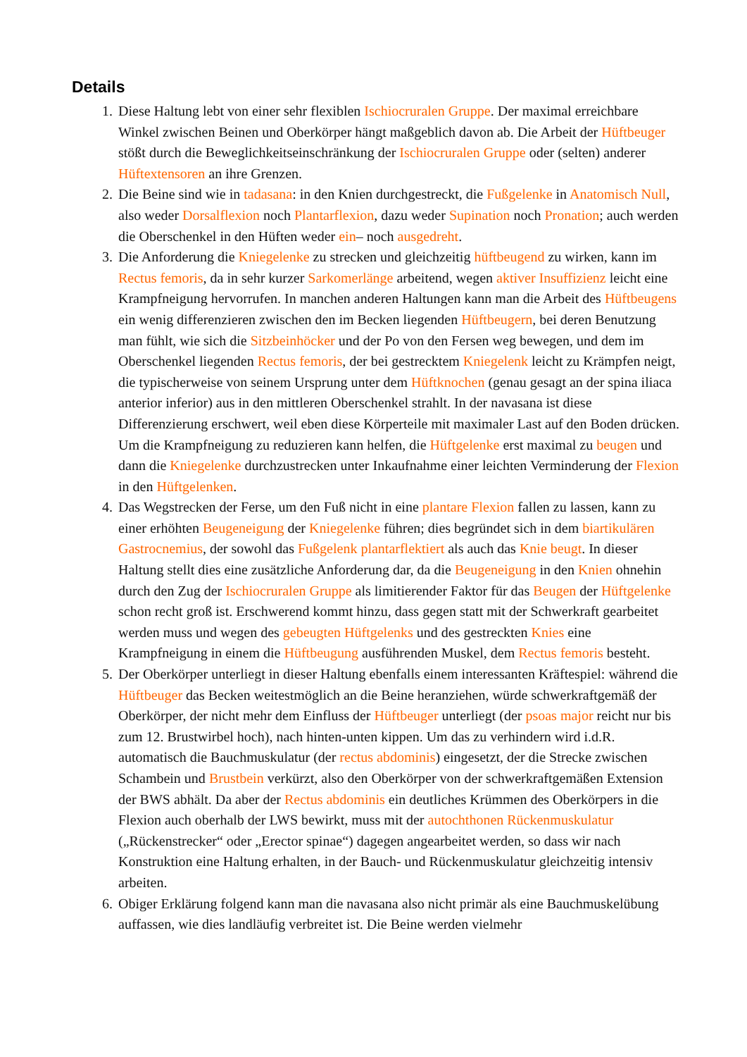Details
1. Diese Haltung lebt von einer sehr flexiblen Ischiocruralen Gruppe. Der maximal erreichbare Winkel zwischen Beinen und Oberkörper hängt maßgeblich davon ab. Die Arbeit der Hüftbeuger stößt durch die Beweglichkeitseinschränkung der Ischiocruralen Gruppe oder (selten) anderer Hüftextensoren an ihre Grenzen.
2. Die Beine sind wie in tadasana: in den Knien durchgestreckt, die Fußgelenke in Anatomisch Null, also weder Dorsalflexion noch Plantarflexion, dazu weder Supination noch Pronation; auch werden die Oberschenkel in den Hüften weder ein– noch ausgedreht.
3. Die Anforderung die Kniegelenke zu strecken und gleichzeitig hüftbeugend zu wirken, kann im Rectus femoris, da in sehr kurzer Sarkomerlänge arbeitend, wegen aktiver Insuffizienz leicht eine Krampfneigung hervorrufen. In manchen anderen Haltungen kann man die Arbeit des Hüftbeugens ein wenig differenzieren zwischen den im Becken liegenden Hüftbeugern, bei deren Benutzung man fühlt, wie sich die Sitzbeinhöcker und der Po von den Fersen weg bewegen, und dem im Oberschenkel liegenden Rectus femoris, der bei gestrecktem Kniegelenk leicht zu Krämpfen neigt, die typischerweise von seinem Ursprung unter dem Hüftknochen (genau gesagt an der spina iliaca anterior inferior) aus in den mittleren Oberschenkel strahlt. In der navasana ist diese Differenzierung erschwert, weil eben diese Körperteile mit maximaler Last auf den Boden drücken. Um die Krampfneigung zu reduzieren kann helfen, die Hüftgelenke erst maximal zu beugen und dann die Kniegelenke durchzustrecken unter Inkaufnahme einer leichten Verminderung der Flexion in den Hüftgelenken.
4. Das Wegstrecken der Ferse, um den Fuß nicht in eine plantare Flexion fallen zu lassen, kann zu einer erhöhten Beugeneigung der Kniegelenke führen; dies begründet sich in dem biartikulären Gastrocnemius, der sowohl das Fußgelenk plantarflektiert als auch das Knie beugt. In dieser Haltung stellt dies eine zusätzliche Anforderung dar, da die Beugeneigung in den Knien ohnehin durch den Zug der Ischiocruralen Gruppe als limitierender Faktor für das Beugen der Hüftgelenke schon recht groß ist. Erschwerend kommt hinzu, dass gegen statt mit der Schwerkraft gearbeitet werden muss und wegen des gebeugten Hüftgelenks und des gestreckten Knies eine Krampfneigung in einem die Hüftbeugung ausführenden Muskel, dem Rectus femoris besteht.
5. Der Oberkörper unterliegt in dieser Haltung ebenfalls einem interessanten Kräftespiel: während die Hüftbeuger das Becken weitestmöglich an die Beine heranziehen, würde schwerkraftgemäß der Oberkörper, der nicht mehr dem Einfluss der Hüftbeuger unterliegt (der psoas major reicht nur bis zum 12. Brustwirbel hoch), nach hinten-unten kippen. Um das zu verhindern wird i.d.R. automatisch die Bauchmuskulatur (der rectus abdominis) eingesetzt, der die Strecke zwischen Schambein und Brustbein verkürzt, also den Oberkörper von der schwerkraftgemäßen Extension der BWS abhält. Da aber der Rectus abdominis ein deutliches Krümmen des Oberkörpers in die Flexion auch oberhalb der LWS bewirkt, muss mit der autochthonen Rückenmuskulatur („Rückenstrecker“ oder „Erector spinae“) dagegen angearbeitet werden, so dass wir nach Konstruktion eine Haltung erhalten, in der Bauch- und Rückenmuskulatur gleichzeitig intensiv arbeiten.
6. Obiger Erklärung folgend kann man die navasana also nicht primär als eine Bauchmuskelübung auffassen, wie dies landläufig verbreitet ist. Die Beine werden vielmehr